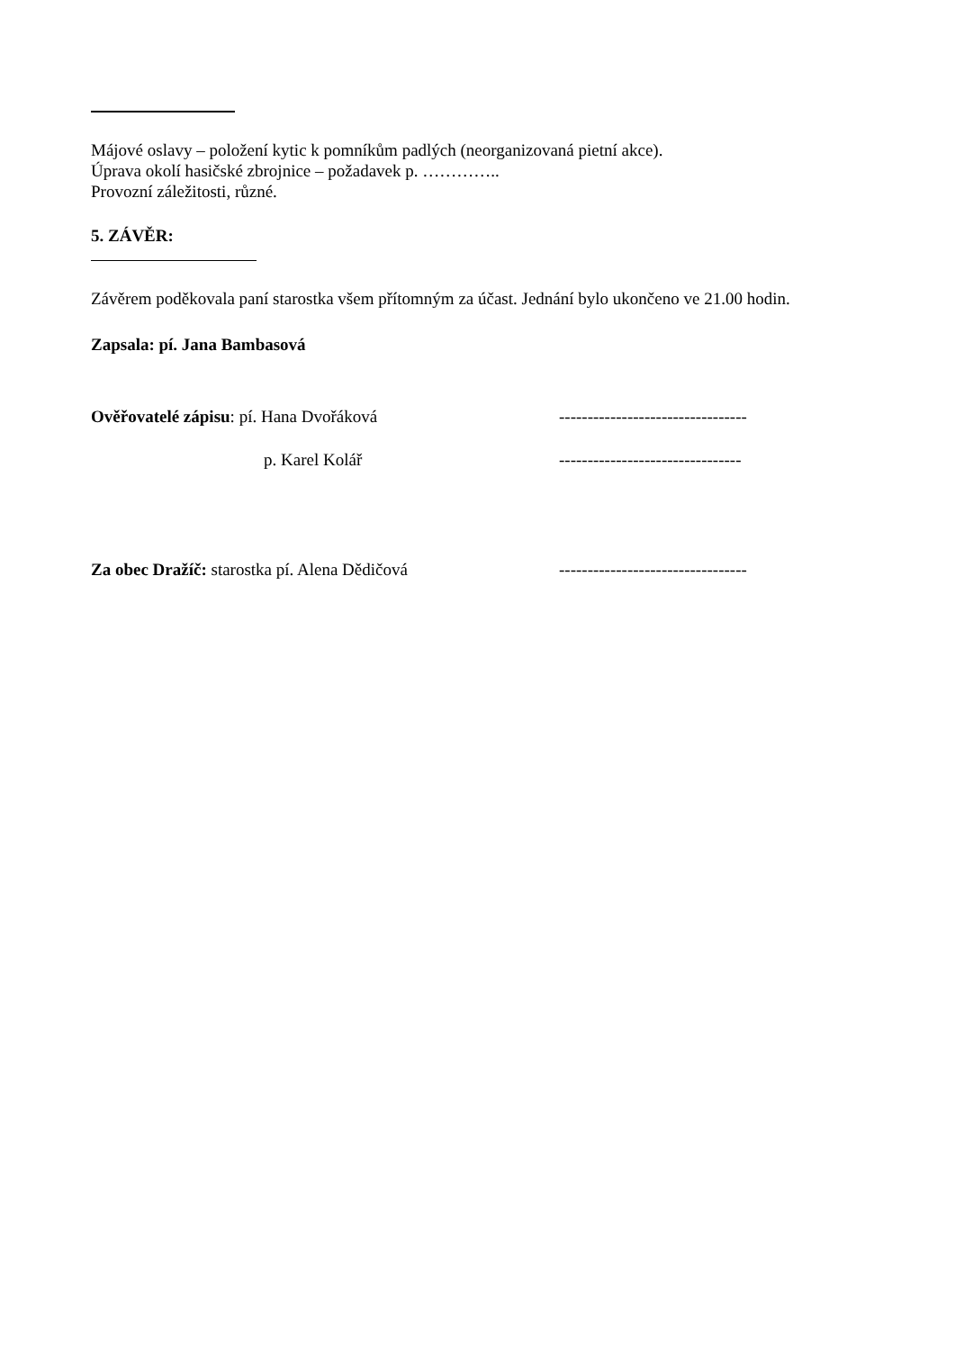Májové oslavy – položení kytic k pomníkům padlých (neorganizovaná pietní akce).
Úprava okolí hasičské zbrojnice – požadavek p. …………..
Provozní záležitosti, různé.
5. ZÁVĚR:
Závěrem poděkovala paní starostka všem přítomným za účast. Jednání bylo ukončeno ve 21.00 hodin.
Zapsala: pí. Jana Bambasová
Ověřovatelé zápisu: pí. Hana Dvořáková ---------------------------------
p. Karel Kolář --------------------------------
Za obec Dražíč: starostka pí. Alena Dědičová ---------------------------------